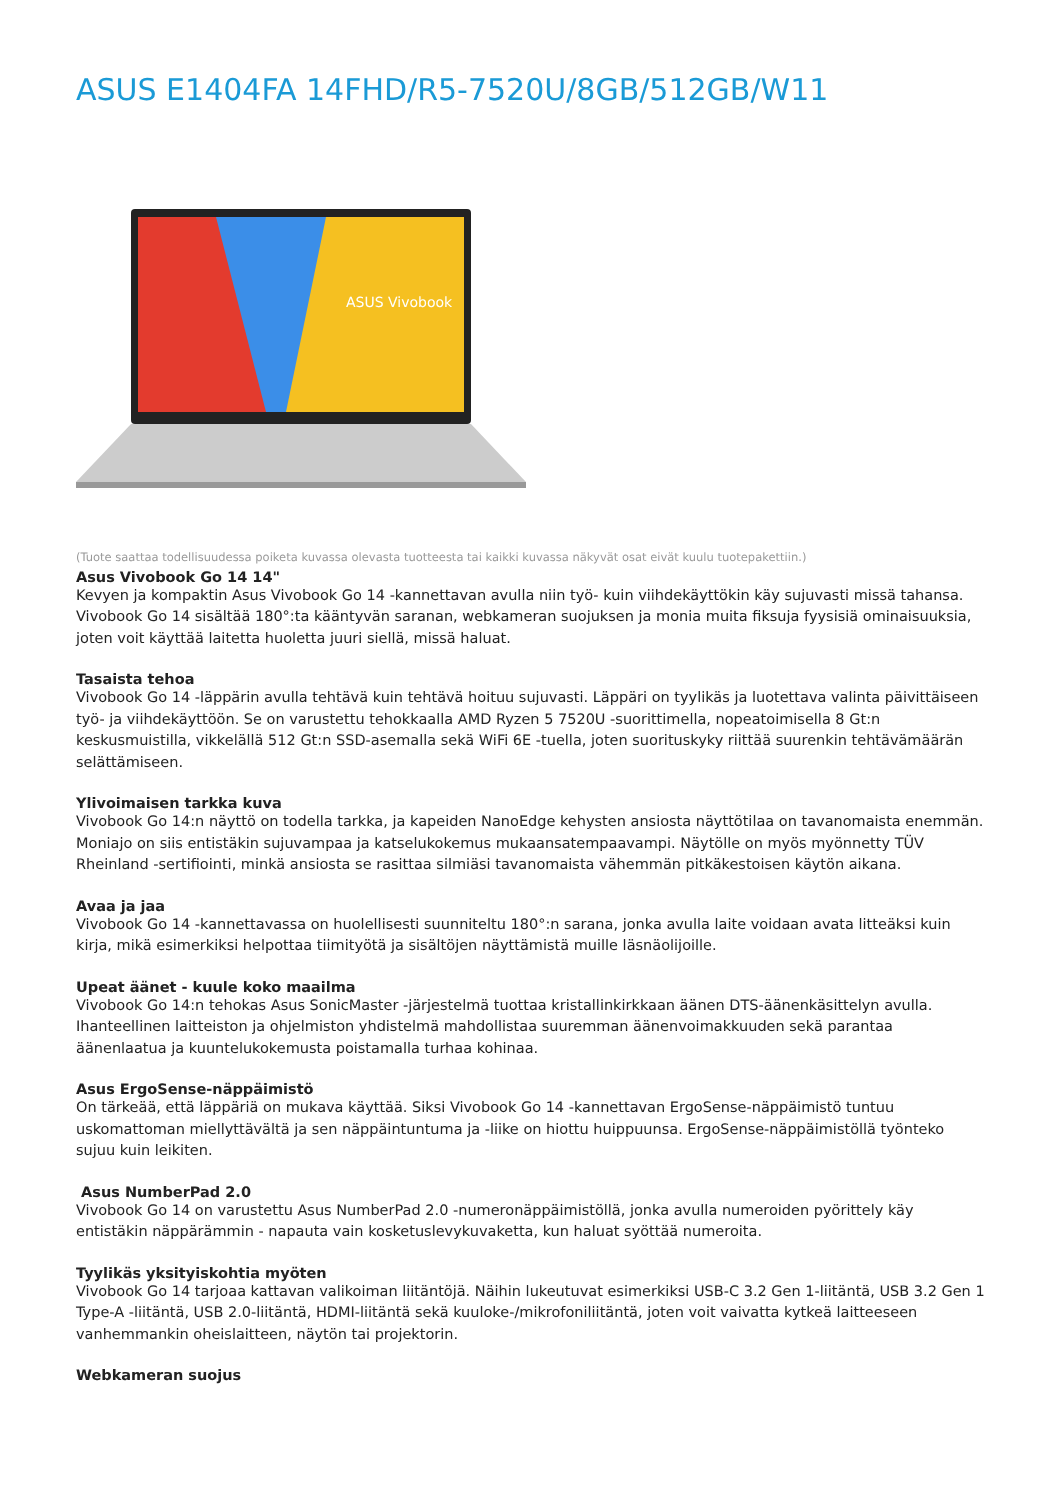ASUS E1404FA 14FHD/R5-7520U/8GB/512GB/W11
ASUS Vivobook
(Tuote saattaa todellisuudessa poiketa kuvassa olevasta tuotteesta tai kaikki kuvassa näkyvät osat eivät kuulu tuotepakettiin.)
Asus Vivobook Go 14 14"
Kevyen ja kompaktin Asus Vivobook Go 14 -kannettavan avulla niin työ- kuin viihdekäyttökin käy sujuvasti missä tahansa. Vivobook Go 14 sisältää 180°:ta kääntyvän saranan, webkameran suojuksen ja monia muita fiksuja fyysisiä ominaisuuksia, joten voit käyttää laitetta huoletta juuri siellä, missä haluat.
Tasaista tehoa
Vivobook Go 14 -läppärin avulla tehtävä kuin tehtävä hoituu sujuvasti. Läppäri on tyylikäs ja luotettava valinta päivittäiseen työ- ja viihdekäyttöön. Se on varustettu tehokkaalla AMD Ryzen 5 7520U -suorittimella, nopeatoimisella 8 Gt:n keskusmuistilla, vikkelällä 512 Gt:n SSD-asemalla sekä WiFi 6E -tuella, joten suorituskyky riittää suurenkin tehtävämäärän selättämiseen.
Ylivoimaisen tarkka kuva
Vivobook Go 14:n näyttö on todella tarkka, ja kapeiden NanoEdge kehysten ansiosta näyttötilaa on tavanomaista enemmän. Moniajo on siis entistäkin sujuvampaa ja katselukokemus mukaansatempaavampi. Näytölle on myös myönnetty TÜV Rheinland -sertifiointi, minkä ansiosta se rasittaa silmiäsi tavanomaista vähemmän pitkäkestoisen käytön aikana.
Avaa ja jaa
Vivobook Go 14 -kannettavassa on huolellisesti suunniteltu 180°:n sarana, jonka avulla laite voidaan avata litteäksi kuin kirja, mikä esimerkiksi helpottaa tiimityötä ja sisältöjen näyttämistä muille läsnäolijoille.
Upeat äänet - kuule koko maailma
Vivobook Go 14:n tehokas Asus SonicMaster -järjestelmä tuottaa kristallinkirkkaan äänen DTS-äänenkäsittelyn avulla. Ihanteellinen laitteiston ja ohjelmiston yhdistelmä mahdollistaa suuremman äänenvoimakkuuden sekä parantaa äänenlaatua ja kuuntelukokemusta poistamalla turhaa kohinaa.
Asus ErgoSense-näppäimistö
On tärkeää, että läppäriä on mukava käyttää. Siksi Vivobook Go 14 -kannettavan ErgoSense-näppäimistö tuntuu uskomattoman miellyttävältä ja sen näppäintuntuma ja -liike on hiottu huippuunsa. ErgoSense-näppäimistöllä työnteko sujuu kuin leikiten.
Asus NumberPad 2.0
Vivobook Go 14 on varustettu Asus NumberPad 2.0 -numeronäppäimistöllä, jonka avulla numeroiden pyörittely käy entistäkin näppärämmin - napauta vain kosketuslevykuvaketta, kun haluat syöttää numeroita.
Tyylikäs yksityiskohtia myöten
Vivobook Go 14 tarjoaa kattavan valikoiman liitäntöjä. Näihin lukeutuvat esimerkiksi USB-C 3.2 Gen 1-liitäntä, USB 3.2 Gen 1 Type-A -liitäntä, USB 2.0-liitäntä, HDMI-liitäntä sekä kuuloke-/mikrofoniliitäntä, joten voit vaivatta kytkeä laitteeseen vanhemmankin oheislaitteen, näytön tai projektorin.
Webkameran suojus